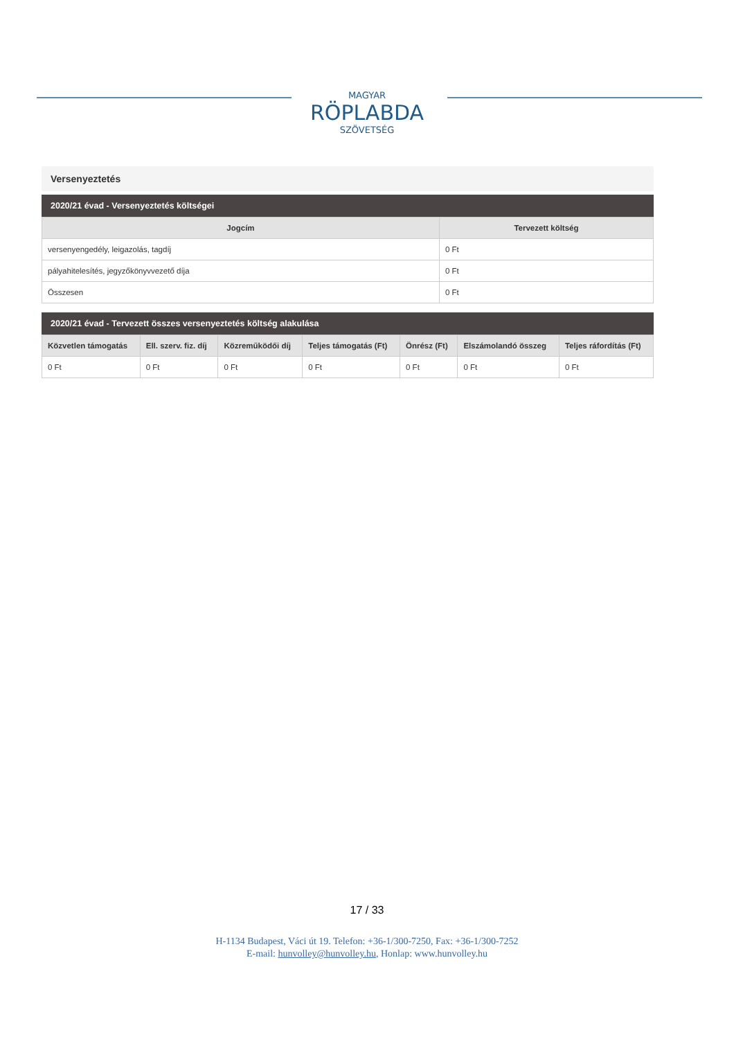MAGYAR
RÖPLABDA
SZÖVETSÉG
Versenyeztetés
2020/21 évad - Versenyeztetés költségei
| Jogcím | Tervezett költség |
| --- | --- |
| versenyengedély, leigazolás, tagdíj | 0 Ft |
| pályahitelesítés, jegyzőkönyvvezető díja | 0 Ft |
| Összesen | 0 Ft |
2020/21 évad - Tervezett összes versenyeztetés költség alakulása
| Közvetlen támogatás | Ell. szerv. fiz. díj | Közreműködői díj | Teljes támogatás (Ft) | Önrész (Ft) | Elszámolandó összeg | Teljes ráfordítás (Ft) |
| --- | --- | --- | --- | --- | --- | --- |
| 0 Ft | 0 Ft | 0 Ft | 0 Ft | 0 Ft | 0 Ft | 0 Ft |
17 / 33
H-1134 Budapest, Váci út 19. Telefon: +36-1/300-7250, Fax: +36-1/300-7252
E-mail: hunvolley@hunvolley.hu, Honlap: www.hunvolley.hu